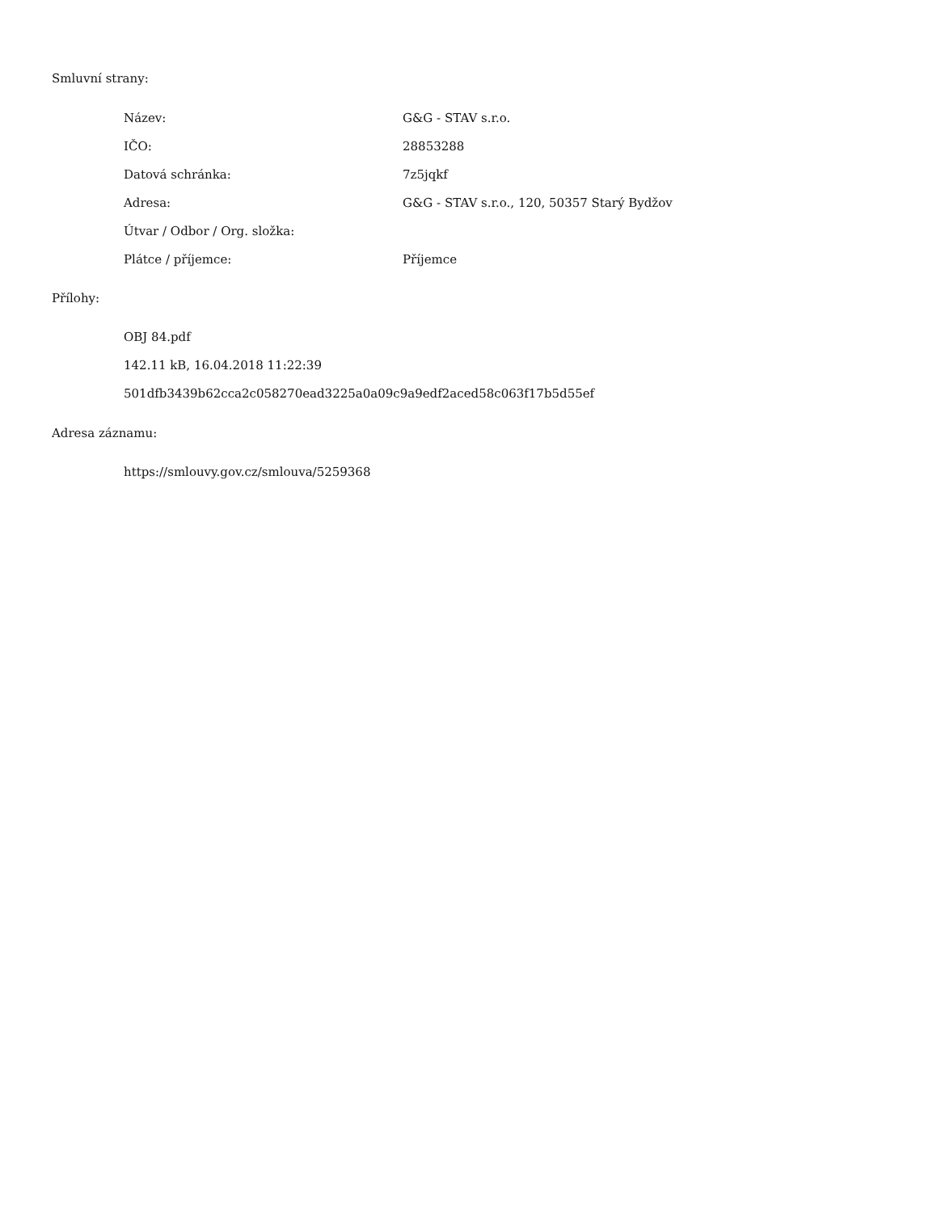Smluvní strany:
| Název: | G&G - STAV s.r.o. |
| IČO: | 28853288 |
| Datová schránka: | 7z5jqkf |
| Adresa: | G&G - STAV s.r.o., 120, 50357 Starý Bydžov |
| Útvar / Odbor / Org. složka: | |
| Plátce / příjemce: | Příjemce |
Přílohy:
OBJ 84.pdf
142.11 kB, 16.04.2018 11:22:39
501dfb3439b62cca2c058270ead3225a0a09c9a9edf2aced58c063f17b5d55ef
Adresa záznamu:
https://smlouvy.gov.cz/smlouva/5259368